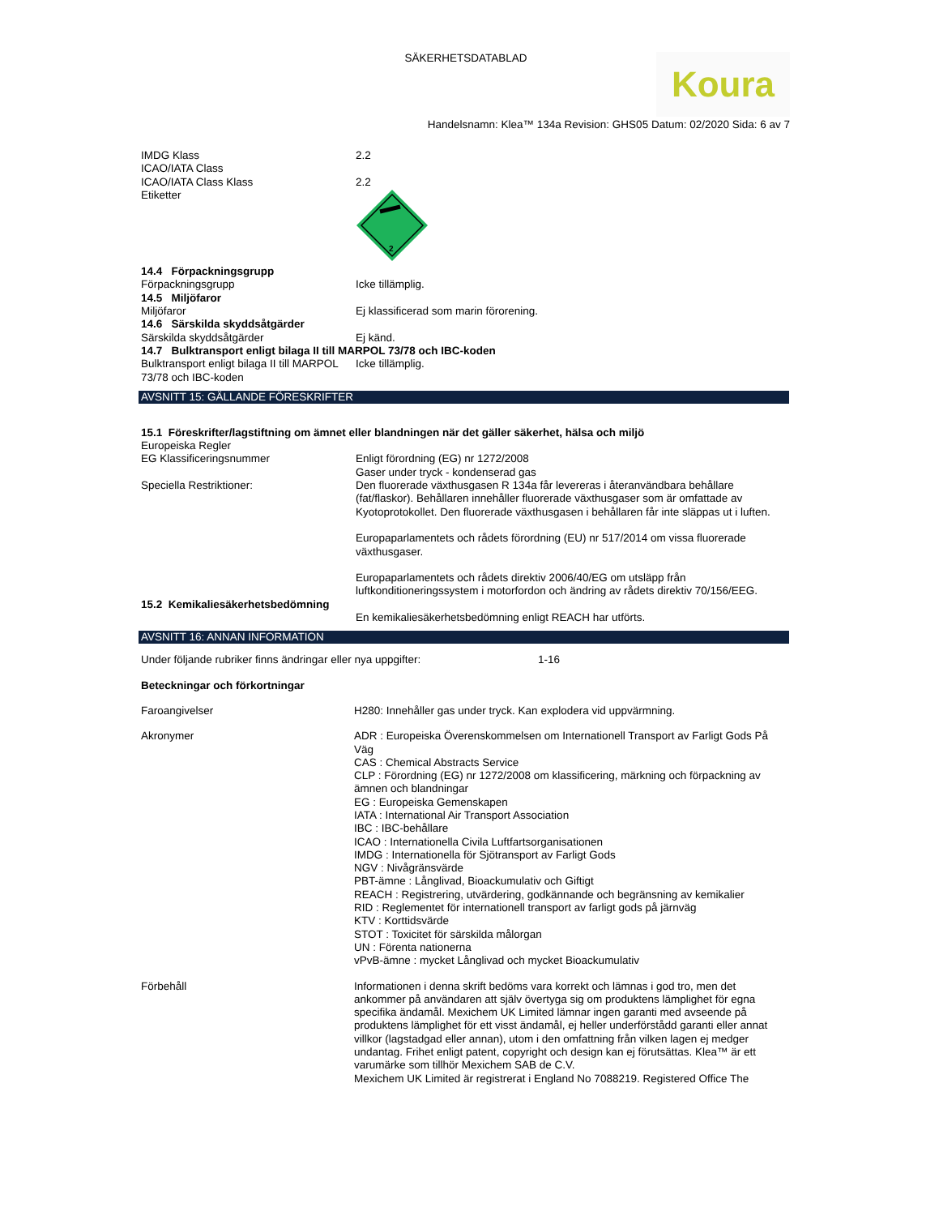SÄKERHETSDATABLAD
Koura
Handelsnamn: Klea™ 134a Revision: GHS05 Datum: 02/2020 Sida: 6 av 7
IMDG Klass 2.2
ICAO/IATA Class
ICAO/IATA Class Klass 2.2
Etiketter
2
14.4 Förpackningsgrupp
Förpackningsgrupp Icke tillämplig.
14.5 Miljöfaror
Miljöfaror Ej klassificerad som marin förorening.
14.6 Särskilda skyddsåtgärder
Särskilda skyddsåtgärder Ej känd.
14.7 Bulktransport enligt bilaga II till MARPOL 73/78 och IBC-koden
Bulktransport enligt bilaga II till MARPOL 73/78 och IBC-koden
Icke tillämplig.
AVSNITT 15: GÄLLANDE FÖRESKRIFTER
15.1 Föreskrifter/lagstiftning om ämnet eller blandningen när det gäller säkerhet, hälsa och miljö
Europeiska Regler
EG Klassificeringsnummer Enligt förordning (EG) nr 1272/2008
Gaser under tryck - kondenserad gas
Speciella Restriktioner: Den fluorerade växthusgasen R 134a får levereras i återanvändbara behållare (fat/flaskor). Behållaren innehåller fluorerade växthusgaser som är omfattade av Kyotoprotokollet. Den fluorerade växthusgasen i behållaren får inte släppas ut i luften.
Europaparlamentets och rådets förordning (EU) nr 517/2014 om vissa fluorerade växthusgaser.
Europaparlamentets och rådets direktiv 2006/40/EG om utsläpp från luftkonditioneringssystem i motorfordon och ändring av rådets direktiv 70/156/EEG.
15.2 Kemikaliesäkerhetsbedömning
En kemikaliesäkerhetsbedömning enligt REACH har utförts.
AVSNITT 16: ANNAN INFORMATION
Under följande rubriker finns ändringar eller nya uppgifter: 1-16
Beteckningar och förkortningar
Faroangivelser H280: Innehåller gas under tryck. Kan explodera vid uppvärmning.
Akronymer ADR : Europeiska Överenskommelsen om Internationell Transport av Farligt Gods På Väg
CAS : Chemical Abstracts Service
CLP : Förordning (EG) nr 1272/2008 om klassificering, märkning och förpackning av ämnen och blandningar
EG : Europeiska Gemenskapen
IATA : International Air Transport Association
IBC : IBC-behållare
ICAO : Internationella Civila Luftfartsorganisationen
IMDG : Internationella för Sjötransport av Farligt Gods
NGV : Nivågränsvärde
PBT-ämne : Långlivad, Bioackumulativ och Giftigt
REACH : Registrering, utvärdering, godkännande och begränsning av kemikalier
RID : Reglementet för internationell transport av farligt gods på järnväg
KTV : Korttidsvärde
STOT : Toxicitet för särskilda målorgan
UN : Förenta nationerna
vPvB-ämne : mycket Långlivad och mycket Bioackumulativ
Förbehåll Informationen i denna skrift bedöms vara korrekt och lämnas i god tro, men det ankommer på användaren att själv övertyga sig om produktens lämplighet för egna specifika ändamål. Mexichem UK Limited lämnar ingen garanti med avseende på produktens lämplighet för ett visst ändamål, ej heller underförstådd garanti eller annat villkor (lagstadgad eller annan), utom i den omfattning från vilken lagen ej medger undantag. Frihet enligt patent, copyright och design kan ej förutsättas. Klea™ är ett varumärke som tillhör Mexichem SAB de C.V.
Mexichem UK Limited är registrerat i England No 7088219. Registered Office The